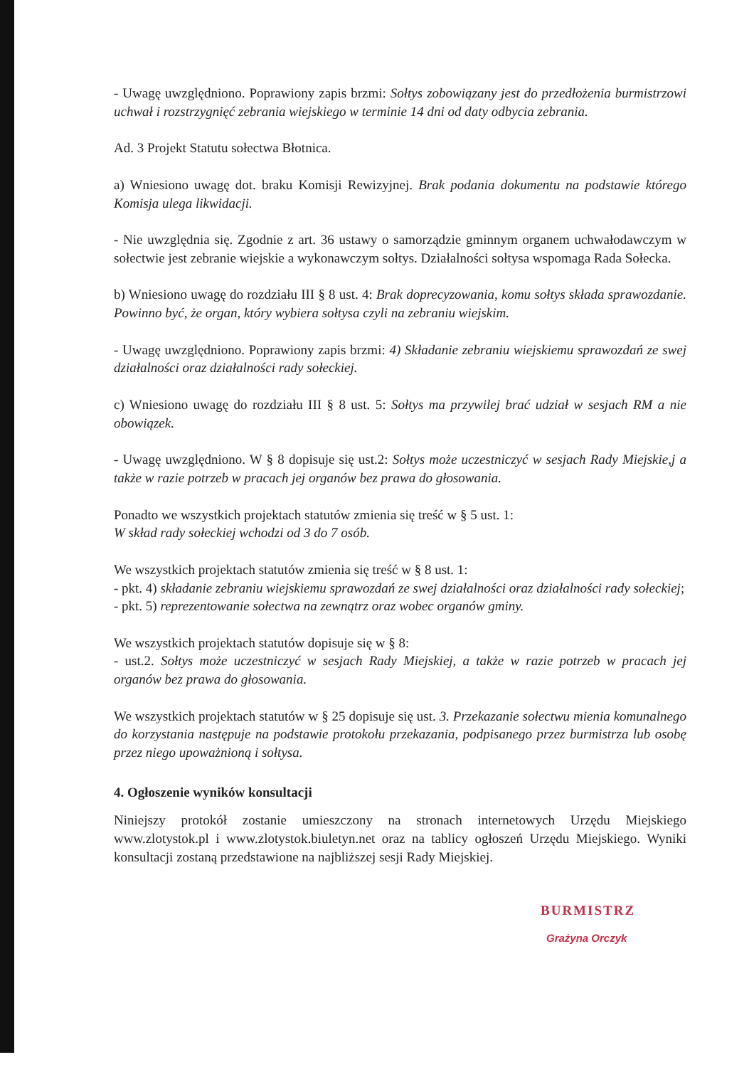- Uwagę uwzględniono. Poprawiony zapis brzmi: Sołtys zobowiązany jest do przedłożenia burmistrzowi uchwał i rozstrzygnięć zebrania wiejskiego w terminie 14 dni od daty odbycia zebrania.
Ad. 3 Projekt Statutu sołectwa Błotnica.
a) Wniesiono uwagę dot. braku Komisji Rewizyjnej. Brak podania dokumentu na podstawie którego Komisja ulega likwidacji.
- Nie uwzględnia się. Zgodnie z art. 36 ustawy o samorządzie gminnym organem uchwałodawczym w sołectwie jest zebranie wiejskie a wykonawczym sołtys. Działalności sołtysa wspomaga Rada Sołecka.
b) Wniesiono uwagę do rozdziału III § 8 ust. 4: Brak doprecyzowania, komu sołtys składa sprawozdanie. Powinno być, że organ, który wybiera sołtysa czyli na zebraniu wiejskim.
- Uwagę uwzględniono. Poprawiony zapis brzmi: 4) Składanie zebraniu wiejskiemu sprawozdań ze swej działalności oraz działalności rady sołeckiej.
c) Wniesiono uwagę do rozdziału III § 8 ust. 5: Sołtys ma przywilej brać udział w sesjach RM a nie obowiązek.
- Uwagę uwzględniono. W § 8 dopisuje się ust.2: Sołtys może uczestniczyć w sesjach Rady Miejskie,j a także w razie potrzeb w pracach jej organów bez prawa do głosowania.
Ponadto we wszystkich projektach statutów zmienia się treść w § 5 ust. 1:
W skład rady sołeckiej wchodzi od 3 do 7 osób.
We wszystkich projektach statutów zmienia się treść w § 8 ust. 1:
- pkt. 4) składanie zebraniu wiejskiemu sprawozdań ze swej działalności oraz działalności rady sołeckiej;
- pkt. 5) reprezentowanie sołectwa na zewnątrz oraz wobec organów gminy.
We wszystkich projektach statutów dopisuje się w § 8:
- ust.2. Sołtys może uczestniczyć w sesjach Rady Miejskiej, a także w razie potrzeb w pracach jej organów bez prawa do głosowania.
We wszystkich projektach statutów w § 25 dopisuje się ust. 3. Przekazanie sołectwu mienia komunalnego do korzystania następuje na podstawie protokołu przekazania, podpisanego przez burmistrza lub osobę przez niego upoważnioną i sołtysa.
4. Ogłoszenie wyników konsultacji
Niniejszy protokół zostanie umieszczony na stronach internetowych Urzędu Miejskiego www.zlotystok.pl i www.zlotystok.biuletyn.net oraz na tablicy ogłoszeń Urzędu Miejskiego. Wyniki konsultacji zostaną przedstawione na najbliższej sesji Rady Miejskiej.
BURMISTRZ
Grażyna Orczyk